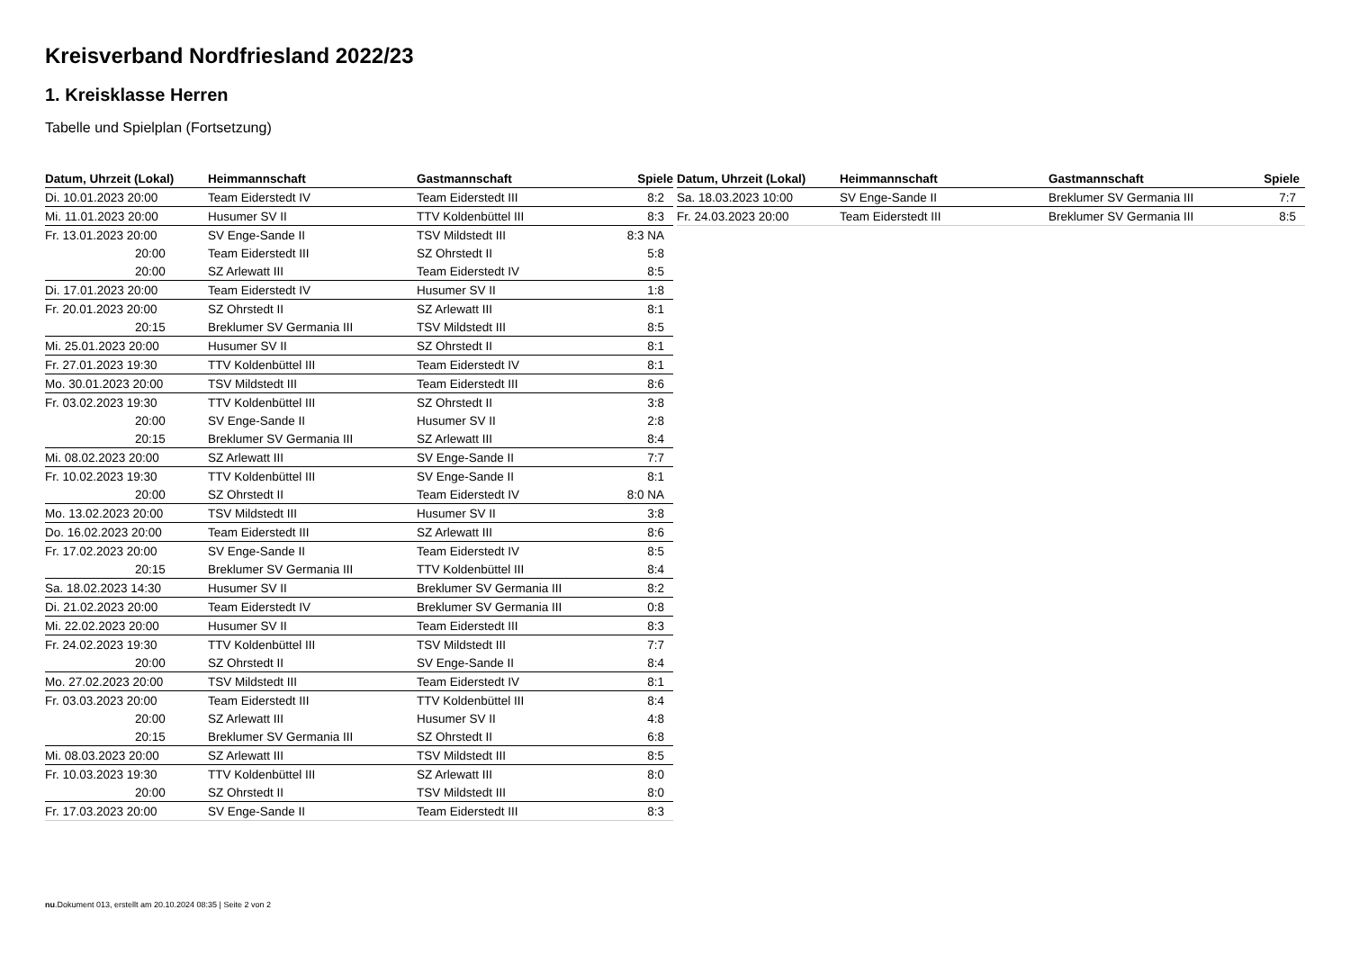Kreisverband Nordfriesland 2022/23
1. Kreisklasse Herren
Tabelle und Spielplan (Fortsetzung)
| Datum, Uhrzeit (Lokal) | Heimmannschaft | Gastmannschaft | Spiele |
| --- | --- | --- | --- |
| Di. 10.01.2023 20:00 | Team Eiderstedt IV | Team Eiderstedt III | 8:2 |
| Mi. 11.01.2023 20:00 | Husumer SV II | TTV Koldenbüttel III | 8:3 |
| Fr. 13.01.2023 20:00 | SV Enge-Sande II | TSV Mildstedt III | 8:3 NA |
| 20:00 | Team Eiderstedt III | SZ Ohrstedt II | 5:8 |
| 20:00 | SZ Arlewatt III | Team Eiderstedt IV | 8:5 |
| Di. 17.01.2023 20:00 | Team Eiderstedt IV | Husumer SV II | 1:8 |
| Fr. 20.01.2023 20:00 | SZ Ohrstedt II | SZ Arlewatt III | 8:1 |
| 20:15 | Breklumer SV Germania III | TSV Mildstedt III | 8:5 |
| Mi. 25.01.2023 20:00 | Husumer SV II | SZ Ohrstedt II | 8:1 |
| Fr. 27.01.2023 19:30 | TTV Koldenbüttel III | Team Eiderstedt IV | 8:1 |
| Mo. 30.01.2023 20:00 | TSV Mildstedt III | Team Eiderstedt III | 8:6 |
| Fr. 03.02.2023 19:30 | TTV Koldenbüttel III | SZ Ohrstedt II | 3:8 |
| 20:00 | SV Enge-Sande II | Husumer SV II | 2:8 |
| 20:15 | Breklumer SV Germania III | SZ Arlewatt III | 8:4 |
| Mi. 08.02.2023 20:00 | SZ Arlewatt III | SV Enge-Sande II | 7:7 |
| Fr. 10.02.2023 19:30 | TTV Koldenbüttel III | SV Enge-Sande II | 8:1 |
| 20:00 | SZ Ohrstedt II | Team Eiderstedt IV | 8:0 NA |
| Mo. 13.02.2023 20:00 | TSV Mildstedt III | Husumer SV II | 3:8 |
| Do. 16.02.2023 20:00 | Team Eiderstedt III | SZ Arlewatt III | 8:6 |
| Fr. 17.02.2023 20:00 | SV Enge-Sande II | Team Eiderstedt IV | 8:5 |
| 20:15 | Breklumer SV Germania III | TTV Koldenbüttel III | 8:4 |
| Sa. 18.02.2023 14:30 | Husumer SV II | Breklumer SV Germania III | 8:2 |
| Di. 21.02.2023 20:00 | Team Eiderstedt IV | Breklumer SV Germania III | 0:8 |
| Mi. 22.02.2023 20:00 | Husumer SV II | Team Eiderstedt III | 8:3 |
| Fr. 24.02.2023 19:30 | TTV Koldenbüttel III | TSV Mildstedt III | 7:7 |
| 20:00 | SZ Ohrstedt II | SV Enge-Sande II | 8:4 |
| Mo. 27.02.2023 20:00 | TSV Mildstedt III | Team Eiderstedt IV | 8:1 |
| Fr. 03.03.2023 20:00 | Team Eiderstedt III | TTV Koldenbüttel III | 8:4 |
| 20:00 | SZ Arlewatt III | Husumer SV II | 4:8 |
| 20:15 | Breklumer SV Germania III | SZ Ohrstedt II | 6:8 |
| Mi. 08.03.2023 20:00 | SZ Arlewatt III | TSV Mildstedt III | 8:5 |
| Fr. 10.03.2023 19:30 | TTV Koldenbüttel III | SZ Arlewatt III | 8:0 |
| 20:00 | SZ Ohrstedt II | TSV Mildstedt III | 8:0 |
| Fr. 17.03.2023 20:00 | SV Enge-Sande II | Team Eiderstedt III | 8:3 |
| Datum, Uhrzeit (Lokal) | Heimmannschaft | Gastmannschaft | Spiele |
| --- | --- | --- | --- |
| Sa. 18.03.2023 10:00 | SV Enge-Sande II | Breklumer SV Germania III | 7:7 |
| Fr. 24.03.2023 20:00 | Team Eiderstedt III | Breklumer SV Germania III | 8:5 |
nu.Dokument 013, erstellt am 20.10.2024 08:35 | Seite 2 von 2